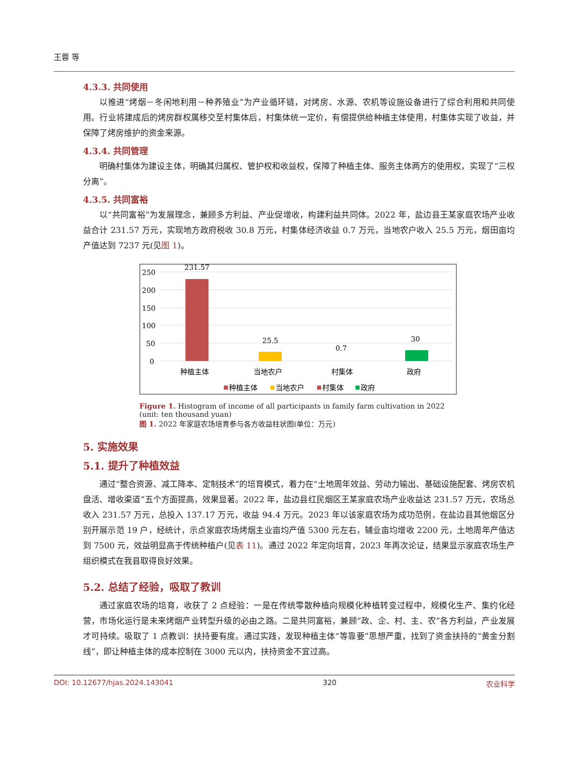王蓉 等
4.3.3. 共同使用
以推进“烤烟－冬闲地利用－种养殖业”为产业循环链，对烤房、水源、农机等设施设备进行了综合利用和共同使用。行业将建成后的烤房群权属移交至村集体后，村集体统一定价，有偿提供给种植主体使用，村集体实现了收益，并保障了烤房维护的资金来源。
4.3.4. 共同管理
明确村集体为建设主体，明确其归属权、管护权和收益权，保障了种植主体、服务主体两方的使用权，实现了“三权分离”。
4.3.5. 共同富裕
以“共同富裕”为发展理念，兼顾多方利益、产业促增收，构建利益共同体。2022 年，盐边县王某家庭农场产业收益合计 231.57 万元，实现地方政府税收 30.8 万元，村集体经济收益 0.7 万元，当地农户收入 25.5 万元，烟田亩均产值达到 7237 元(见图 1)。
250
200
150
100
50
0
231.57
25.5
0.7
30
种植主体
当地农户
村集体
政府
种植主体
当地农户
村集体
政府
Figure 1. Histogram of income of all participants in family farm cultivation in 2022 (unit: ten thousand yuan)
图 1. 2022 年家庭农场培育参与各方收益柱状图(单位：万元)
5. 实施效果
5.1. 提升了种植效益
通过“整合资源、减工降本、定制技术”的培育模式，着力在“土地周年效益、劳动力输出、基础设施配套、烤房农机盘活、增收渠道”五个方面提高，效果显著。2022 年，盐边县红民烟区王某家庭农场产业收益达 231.57 万元，农场总收入 231.57 万元，总投入 137.17 万元，收益 94.4 万元。2023 年以该家庭农场为成功范例，在盐边县其他烟区分别开展示范 19 户，经统计，示点家庭农场烤烟主业亩均产值 5300 元左右，辅业亩均增收 2200 元，土地周年产值达到 7500 元，效益明显高于传统种植户(见表 11)。通过 2022 年定向培育，2023 年再次论证，结果显示家庭农场生产组织模式在我县取得良好效果。
5.2. 总结了经验，吸取了教训
通过家庭农场的培育，收获了 2 点经验：一是在传统零散种植向规模化种植转变过程中，规模化生产、集约化经营，市场化运行是未来烤烟产业转型升级的必由之路。二是共同富裕，兼顾“政、企、村、主、农”各方利益，产业发展才可持续。吸取了 1 点教训：扶持要有度。通过实践，发现种植主体“等靠要”思想严重，找到了资金扶持的“黄金分割线”，即让种植主体的成本控制在 3000 元以内，扶持资金不宜过高。
DOI: 10.12677/hjas.2024.143041 320 农业科学